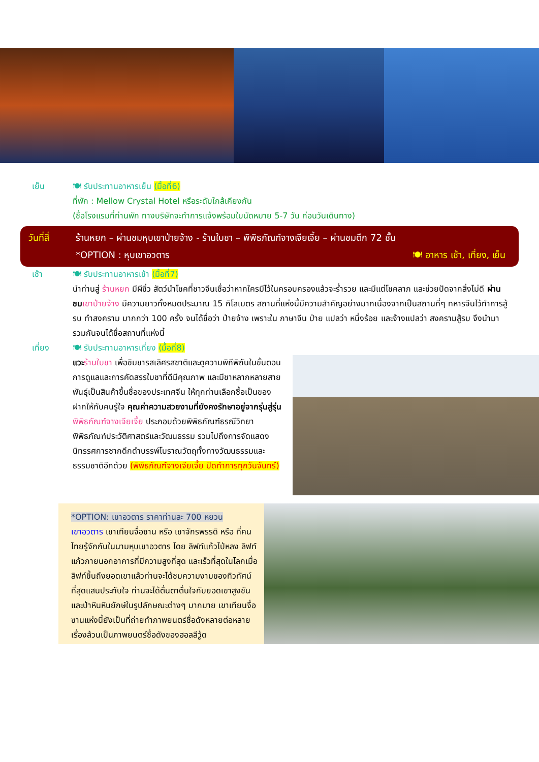เย็น 🍽 รับประทานอาหารเย็น (มื้อที่6)
ที่พัก : Mellow Crystal Hotel หรือระดับใกล้เคียงกัน
(ชื่อโรงแรมที่ท่านพัก ทางบริษัทจะทำการแจ้งพร้อมใบนัดหมาย 5-7 วัน ก่อนวันเดินทาง)
วันที่สี่
ร้านหยก – ผ่านชมหุบเขาป่ายจ้าง - ร้านใบชา – พิพิธภัณฑ์จางเจียเจี้ย – ผ่านชมตึก 72 ชั้น
*OPTION : หุบเขาอวตาร 🍽 อาหาร เช้า, เที่ยง, เย็น
เช้า 🍽 รับประทานอาหารเช้า (มื้อที่7)
นำท่านสู่ ร้านหยก มีผีซิ่ว สัตว์นำโชคที่ชาวจีนเชื่อว่าหากใครมีไว้ในครอบครองแล้วจะร่ำรวย และมีแต่โชคลาภ และช่วยปัดจากสิ่งไม่ดี ผ่านชม เขาป่ายจ้าง มีความยาวทั้งหมดประมาณ 15 กิโลเมตร สถานที่แห่งนี้มีความสำคัญอย่างมากเนื่องจากเป็นสถานที่ๆ ทหารจีนไว้ทำการสู้รบ ทำสงคราม มากกว่า 100 ครั้ง จนได้ชื่อว่า ป่ายจ้าง เพราะใน ภาษาจีน ป่าย แปลว่า หนึ่งร้อย และจ้างแปลว่า สงครามสู้รบ จึงนำมารวมกันจนได้ชื่อสถานที่แห่งนี้
เที่ยง 🍽 รับประทานอาหารเที่ยง (มื้อที่8)
แวะ ร้านใบชา เพื่อชิมชารสเลิศรสชาติและดูความพิถีพิถันในขั้นตอนการดูแลและการคัดสรรใบชาที่ดีมีคุณภาพ และมีชาหลากหลายสายพันธุ์เป็นสินค้าขึ้นชื่อของประเทศจีน ให้ทุกท่านเลือกซื้อเป็นของฝากให้กับคนรู้ใจ คุณค่าความสวยงามที่ยังคงรักษาอยู่จากรุ่นสู่รุ่น พิพิธภัณฑ์จางเจียเจี้ย ประกอบด้วยพิพิธภัณฑ์ธรณีวิทยาพิพิธภัณฑ์ประวัติศาสตร์และวัฒนธรรม รวมไปถึงการจัดแสดงนิทรรศการซากดึกดำบรรพ์โบราณวัตถุทั้งทางวัฒนธรรมและธรรมชาติอีกด้วย (พิพิธภัณฑ์จางเจียเจี้ย ปิดทำการทุกวันจันทร์)
*OPTION: เขาอวตาร ราคาท่านละ 700 หยวน
เขาอวตาร เขาเทียนจื่อซาน หรือ เขาจักรพรรดิ หรือ ที่คนไทยรู้จักกันในนามหุบเขาอวตาร โดย ลิฟท์แก้วไป่หลง ลิฟท์แก้วภายนอกอาคารที่มีความสูงที่สุด และเร็วที่สุดในโลกเมื่อลิฟท์ขึ้นถึงยอดเขาแล้วท่านจะได้ชมความงามของทิวทัศน์ที่สุดแสนประทับใจ ท่านจะได้ตื่นตาตื่นใจกับยอดเขาสูงชัน และป่าหินหินยักษ์ในรูปลักษณะต่างๆ มากมาย เขาเทียนจื่อซานแห่งนี้ยังเป็นที่ถ่ายทำภาพยนตร์ชื่อดังหลายต่อหลายเรื่องล้วนเป็นภาพยนตร์ชื่อดังของฮอลลีวู้ด